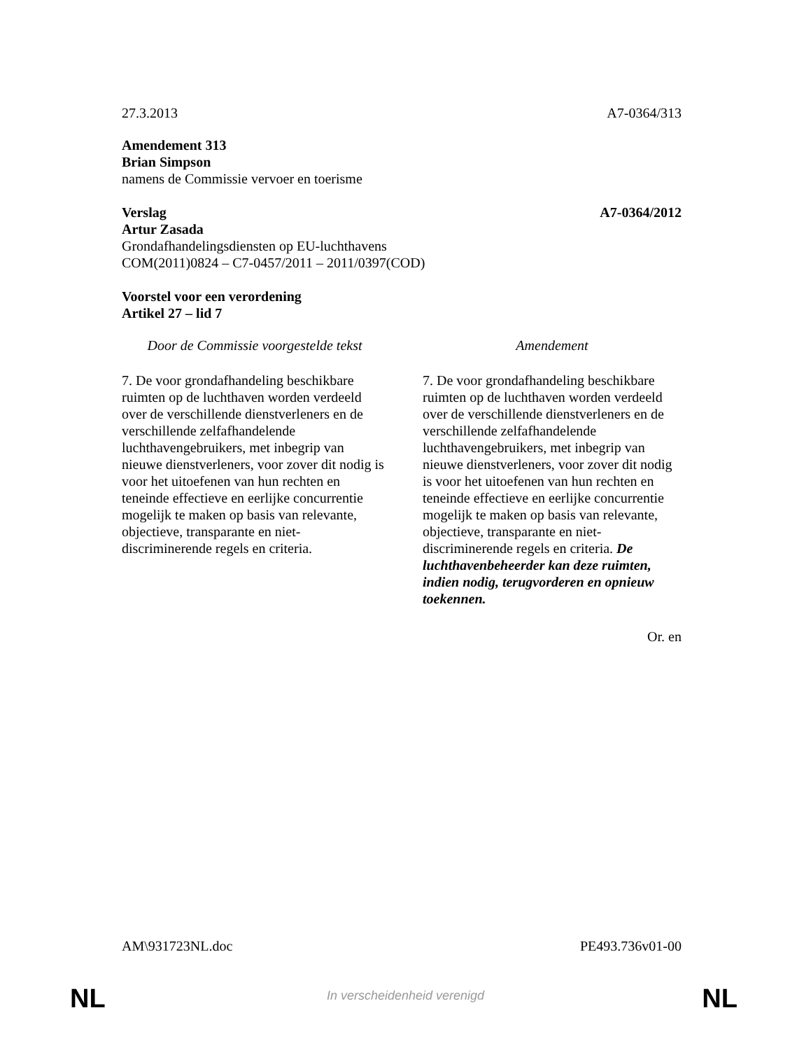27.3.2013 A7-0364/313
Amendement 313
Brian Simpson
namens de Commissie vervoer en toerisme
Verslag A7-0364/2012
Artur Zasada
Grondafhandelingsdiensten op EU-luchthavens
COM(2011)0824 – C7-0457/2011 – 2011/0397(COD)
Voorstel voor een verordening
Artikel 27 – lid 7
| Door de Commissie voorgestelde tekst | | Amendement |
| --- | --- | --- |
| 7. De voor grondafhandeling beschikbare ruimten op de luchthaven worden verdeeld over de verschillende dienstverleners en de verschillende zelfafhandelende luchthavengebruikers, met inbegrip van nieuwe dienstverleners, voor zover dit nodig is voor het uitoefenen van hun rechten en teneinde effectieve en eerlijke concurrentie mogelijk te maken op basis van relevante, objectieve, transparante en niet-discriminerende regels en criteria. | | 7. De voor grondafhandeling beschikbare ruimten op de luchthaven worden verdeeld over de verschillende dienstverleners en de verschillende zelfafhandelende luchthavengebruikers, met inbegrip van nieuwe dienstverleners, voor zover dit nodig is voor het uitoefenen van hun rechten en teneinde effectieve en eerlijke concurrentie mogelijk te maken op basis van relevante, objectieve, transparante en niet-discriminerende regels en criteria. De luchthavenbeheerder kan deze ruimten, indien nodig, terugvorderen en opnieuw toekennen. |
Or. en
AM\931723NL.doc PE493.736v01-00
NL
In verscheidenheid verenigd NL